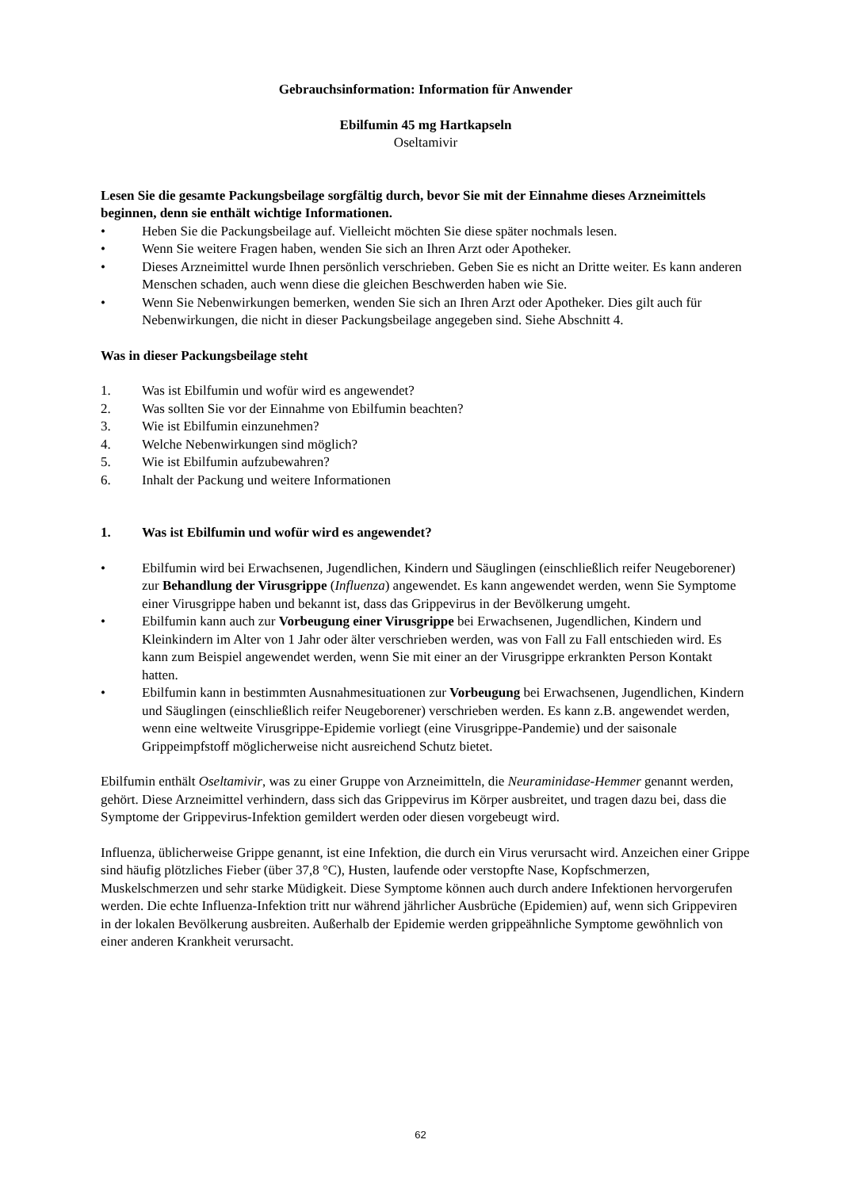Gebrauchsinformation: Information für Anwender
Ebilfumin 45 mg Hartkapseln
Oseltamivir
Lesen Sie die gesamte Packungsbeilage sorgfältig durch, bevor Sie mit der Einnahme dieses Arzneimittels beginnen, denn sie enthält wichtige Informationen.
• Heben Sie die Packungsbeilage auf. Vielleicht möchten Sie diese später nochmals lesen.
• Wenn Sie weitere Fragen haben, wenden Sie sich an Ihren Arzt oder Apotheker.
• Dieses Arzneimittel wurde Ihnen persönlich verschrieben. Geben Sie es nicht an Dritte weiter. Es kann anderen Menschen schaden, auch wenn diese die gleichen Beschwerden haben wie Sie.
• Wenn Sie Nebenwirkungen bemerken, wenden Sie sich an Ihren Arzt oder Apotheker. Dies gilt auch für Nebenwirkungen, die nicht in dieser Packungsbeilage angegeben sind. Siehe Abschnitt 4.
Was in dieser Packungsbeilage steht
1. Was ist Ebilfumin und wofür wird es angewendet?
2. Was sollten Sie vor der Einnahme von Ebilfumin beachten?
3. Wie ist Ebilfumin einzunehmen?
4. Welche Nebenwirkungen sind möglich?
5. Wie ist Ebilfumin aufzubewahren?
6. Inhalt der Packung und weitere Informationen
1. Was ist Ebilfumin und wofür wird es angewendet?
• Ebilfumin wird bei Erwachsenen, Jugendlichen, Kindern und Säuglingen (einschließlich reifer Neugeborener) zur Behandlung der Virusgrippe (Influenza) angewendet. Es kann angewendet werden, wenn Sie Symptome einer Virusgrippe haben und bekannt ist, dass das Grippevirus in der Bevölkerung umgeht.
• Ebilfumin kann auch zur Vorbeugung einer Virusgrippe bei Erwachsenen, Jugendlichen, Kindern und Kleinkindern im Alter von 1 Jahr oder älter verschrieben werden, was von Fall zu Fall entschieden wird. Es kann zum Beispiel angewendet werden, wenn Sie mit einer an der Virusgrippe erkrankten Person Kontakt hatten.
• Ebilfumin kann in bestimmten Ausnahmesituationen zur Vorbeugung bei Erwachsenen, Jugendlichen, Kindern und Säuglingen (einschließlich reifer Neugeborener) verschrieben werden. Es kann z.B. angewendet werden, wenn eine weltweite Virusgrippe-Epidemie vorliegt (eine Virusgrippe-Pandemie) und der saisonale Grippeimpfstoff möglicherweise nicht ausreichend Schutz bietet.
Ebilfumin enthält Oseltamivir, was zu einer Gruppe von Arzneimitteln, die Neuraminidase-Hemmer genannt werden, gehört. Diese Arzneimittel verhindern, dass sich das Grippevirus im Körper ausbreitet, und tragen dazu bei, dass die Symptome der Grippevirus-Infektion gemildert werden oder diesen vorgebeugt wird.
Influenza, üblicherweise Grippe genannt, ist eine Infektion, die durch ein Virus verursacht wird. Anzeichen einer Grippe sind häufig plötzliches Fieber (über 37,8 °C), Husten, laufende oder verstopfte Nase, Kopfschmerzen, Muskelschmerzen und sehr starke Müdigkeit. Diese Symptome können auch durch andere Infektionen hervorgerufen werden. Die echte Influenza-Infektion tritt nur während jährlicher Ausbrüche (Epidemien) auf, wenn sich Grippeviren in der lokalen Bevölkerung ausbreiten. Außerhalb der Epidemie werden grippeähnliche Symptome gewöhnlich von einer anderen Krankheit verursacht.
62